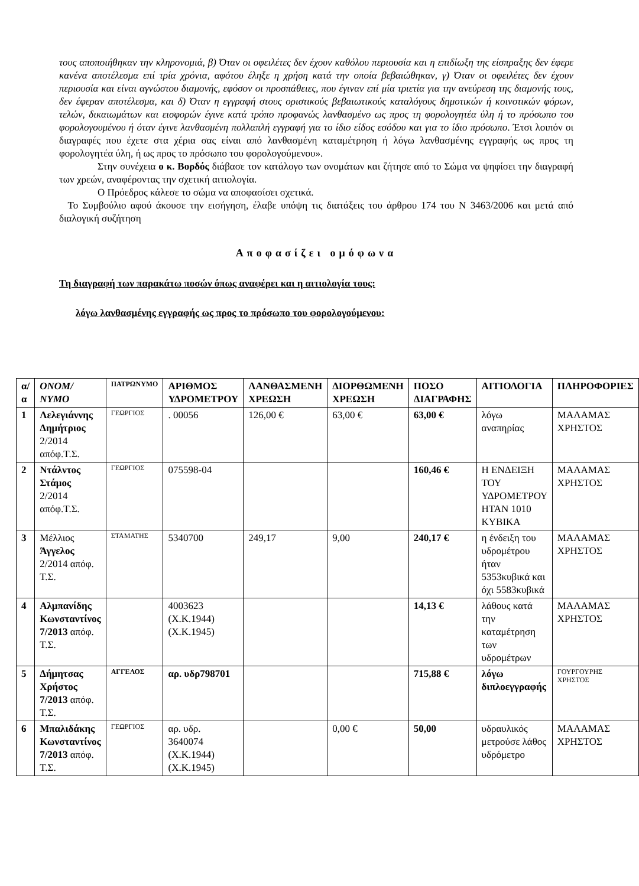τους αποποιήθηκαν την κληρονομιά, β) Όταν οι οφειλέτες δεν έχουν καθόλου περιουσία και η επιδίωξη της είσπραξης δεν έφερε κανένα αποτέλεσμα επί τρία χρόνια, αφότου έληξε η χρήση κατά την οποία βεβαιώθηκαν, γ) Όταν οι οφειλέτες δεν έχουν περιουσία και είναι αγνώστου διαμονής, εφόσον οι προσπάθειες, που έγιναν επί μία τριετία για την ανεύρεση της διαμονής τους, δεν έφεραν αποτέλεσμα, και δ) Όταν η εγγραφή στους οριστικούς βεβαιωτικούς καταλόγους δημοτικών ή κοινοτικών φόρων, τελών, δικαιωμάτων και εισφορών έγινε κατά τρόπο προφανώς λανθασμένο ως προς τη φορολογητέα ύλη ή το πρόσωπο του φορολογουμένου ή όταν έγινε λανθασμένη πολλαπλή εγγραφή για το ίδιο είδος εσόδου και για το ίδιο πρόσωπο. Έτσι λοιπόν οι διαγραφές που έχετε στα χέρια σας είναι από λανθασμένη καταμέτρηση ή λόγω λανθασμένης εγγραφής ως προς τη φορολογητέα ύλη, ή ως προς το πρόσωπο του φορολογούμενου».
Στην συνέχεια ο κ. Βορδός διάβασε τον κατάλογο των ονομάτων και ζήτησε από το Σώμα να ψηφίσει την διαγραφή των χρεών, αναφέροντας την σχετική αιτιολογία.
Ο Πρόεδρος κάλεσε το σώμα να αποφασίσει σχετικά.
Το Συμβούλιο αφού άκουσε την εισήγηση, έλαβε υπόψη τις διατάξεις του άρθρου 174 του Ν 3463/2006 και μετά από διαλογική συζήτηση
Αποφασίζει ομόφωνα
Τη διαγραφή των παρακάτω ποσών όπως αναφέρει και η αιτιολογία τους:
λόγω λανθασμένης εγγραφής ως προς το πρόσωπο του φορολογούμενου:
| α/α | ΟΝΟΜ/ΝΥΜΟ | ΠΑΤΡΩΝΥΜΟ | ΑΡΙΘΜΟΣ ΥΔΡΟΜΕΤΡΟΥ | ΛΑΝΘΑΣΜΕΝΗ ΧΡΕΩΣΗ | ΔΙΟΡΘΩΜΕΝΗ ΧΡΕΩΣΗ | ΠΟΣΟ ΔΙΑΓΡΑΦΗΣ | ΑΙΤΙΟΛΟΓΙΑ | ΠΛΗΡΟΦΟΡΙΕΣ |
| --- | --- | --- | --- | --- | --- | --- | --- | --- |
| 1 | Λελεγιάννης Δημήτριος 2/2014 απόφ.Τ.Σ. | ΓΕΩΡΓΙΟΣ | . 00056 | 126,00 € | 63,00 € | 63,00 € | λόγω αναπηρίας | ΜΑΛΑΜΑΣ ΧΡΗΣΤΟΣ |
| 2 | Ντάλντος Στάμος 2/2014 απόφ.Τ.Σ. | ΓΕΩΡΓΙΟΣ | 075598-04 | | | 160,46 € | Η ΕΝΔΕΙΞΗ ΤΟΥ ΥΔΡΟΜΕΤΡΟΥ ΗΤΑΝ 1010 ΚΥΒΙΚΑ | ΜΑΛΑΜΑΣ ΧΡΗΣΤΟΣ |
| 3 | Μέλλιος Άγγελος 2/2014 απόφ. Τ.Σ. | ΣΤΑΜΑΤΗΣ | 5340700 | 249,17 | 9,00 | 240,17 € | η ένδειξη του υδρομέτρου ήταν 5353κυβικά και όχι 5583κυβικά | ΜΑΛΑΜΑΣ ΧΡΗΣΤΟΣ |
| 4 | Αλμπανίδης Κωνσταντίνος 7/2013 απόφ. Τ.Σ. | | 4003623 (Χ.Κ.1944) (Χ.Κ.1945) | | | 14,13 € | λάθους κατά την καταμέτρηση των υδρομέτρων | ΜΑΛΑΜΑΣ ΧΡΗΣΤΟΣ |
| 5 | Δήμητσας Χρήστος 7/2013 απόφ. Τ.Σ. | ΑΓΓΕΛΟΣ | αρ. υδρ798701 | | | 715,88 € | λόγω διπλοεγγραφής | ΓΟΥΡΓΟΥΡΗΣ ΧΡΗΣΤΟΣ |
| 6 | Μπαλιδάκης Κωνσταντίνος 7/2013 απόφ. Τ.Σ. | ΓΕΩΡΓΙΟΣ | αρ. υδρ. 3640074 (Χ.Κ.1944) (Χ.Κ.1945) | | 0,00 € | 50,00 | υδραυλικός μετρούσε λάθος υδρόμετρο | ΜΑΛΑΜΑΣ ΧΡΗΣΤΟΣ |